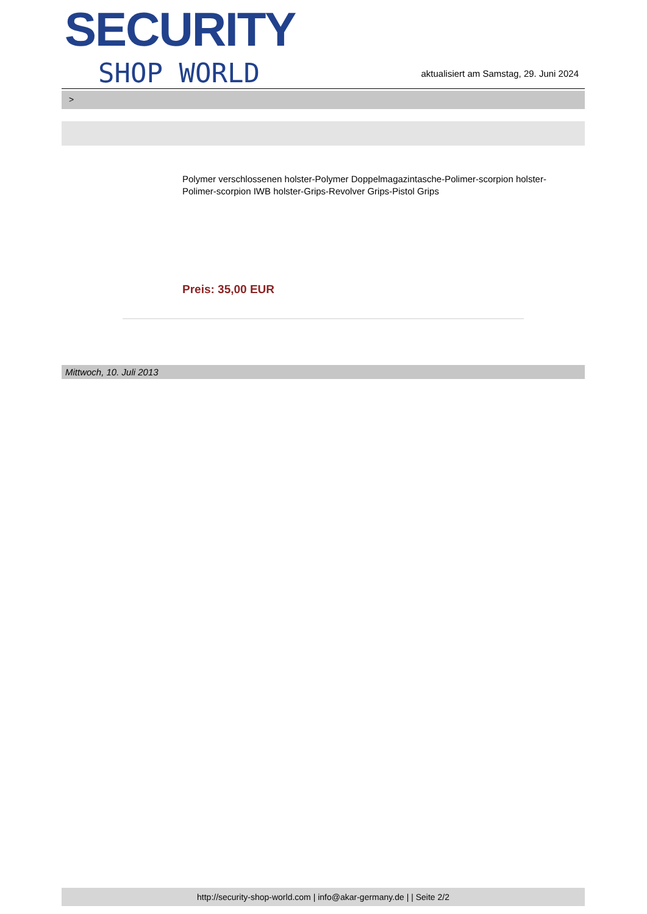SECURITY
SHOP WORLD
aktualisiert am Samstag, 29. Juni 2024
>
Polymer verschlossenen holster-Polymer Doppelmagazintasche-Polimer-scorpion holster-Polimer-scorpion IWB holster-Grips-Revolver Grips-Pistol Grips
Preis: 35,00 EUR
Mittwoch, 10. Juli 2013
http://security-shop-world.com | info@akar-germany.de | | Seite 2/2